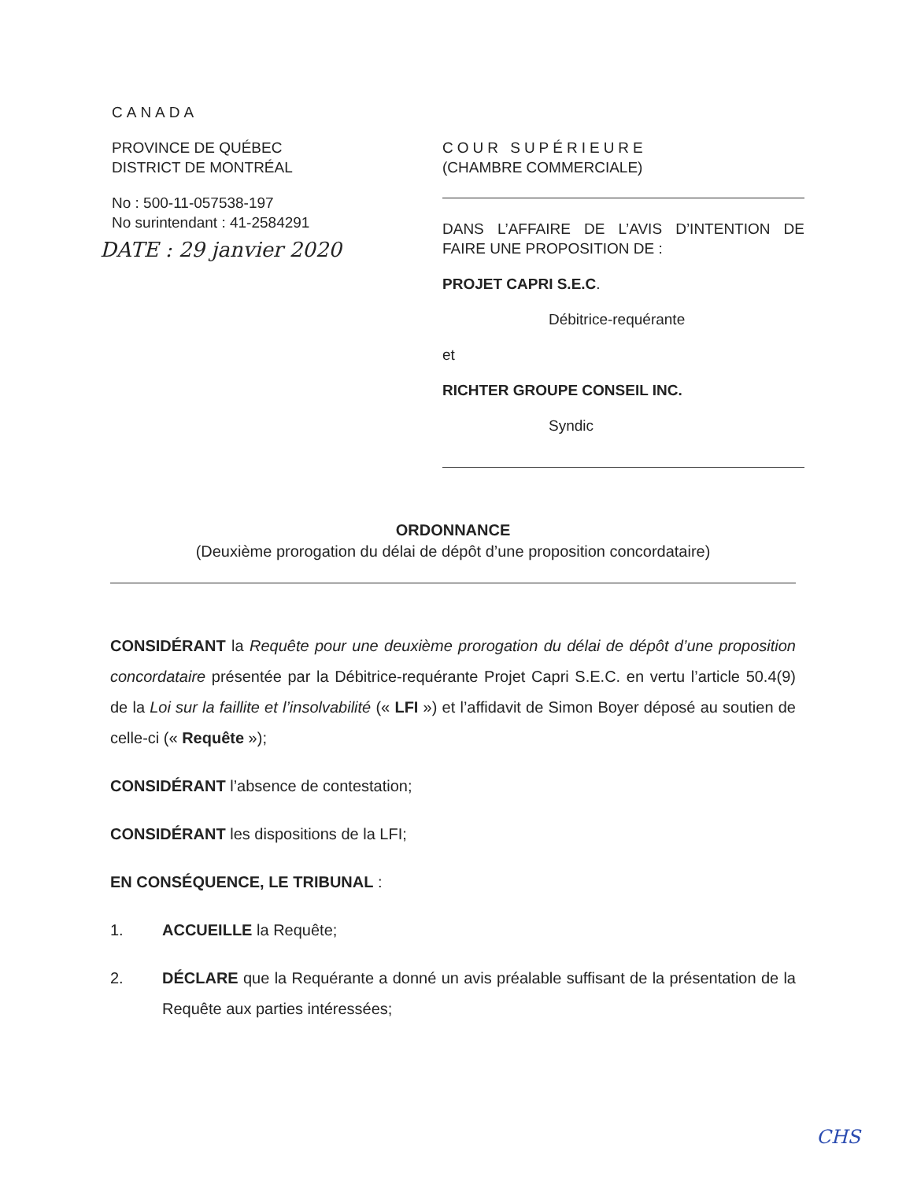CANADA
PROVINCE DE QUÉBEC
DISTRICT DE MONTRÉAL
No : 500-11-057538-197
No surintendant : 41-2584291
DATE : 29 janvier 2020
COUR SUPÉRIEURE
(CHAMBRE COMMERCIALE)
DANS L’AFFAIRE DE L’AVIS D’INTENTION DE FAIRE UNE PROPOSITION DE :
PROJET CAPRI S.E.C.
Débitrice-requérante
et
RICHTER GROUPE CONSEIL INC.
Syndic
ORDONNANCE
(Deuxième prorogation du délai de dépôt d’une proposition concordataire)
CONSIDÉRANT la Requête pour une deuxième prorogation du délai de dépôt d’une proposition concordataire présentée par la Débitrice-requérante Projet Capri S.E.C. en vertu l’article 50.4(9) de la Loi sur la faillite et l’insolvabilité (« LFI ») et l’affidavit de Simon Boyer déposé au soutien de celle-ci (« Requête »);
CONSIDÉRANT l’absence de contestation;
CONSIDÉRANT les dispositions de la LFI;
EN CONSÉQUENCE, LE TRIBUNAL :
1. ACCUEILLE la Requête;
2. DÉCLARE que la Requérante a donné un avis préalable suffisant de la présentation de la Requête aux parties intéressées;
CHS